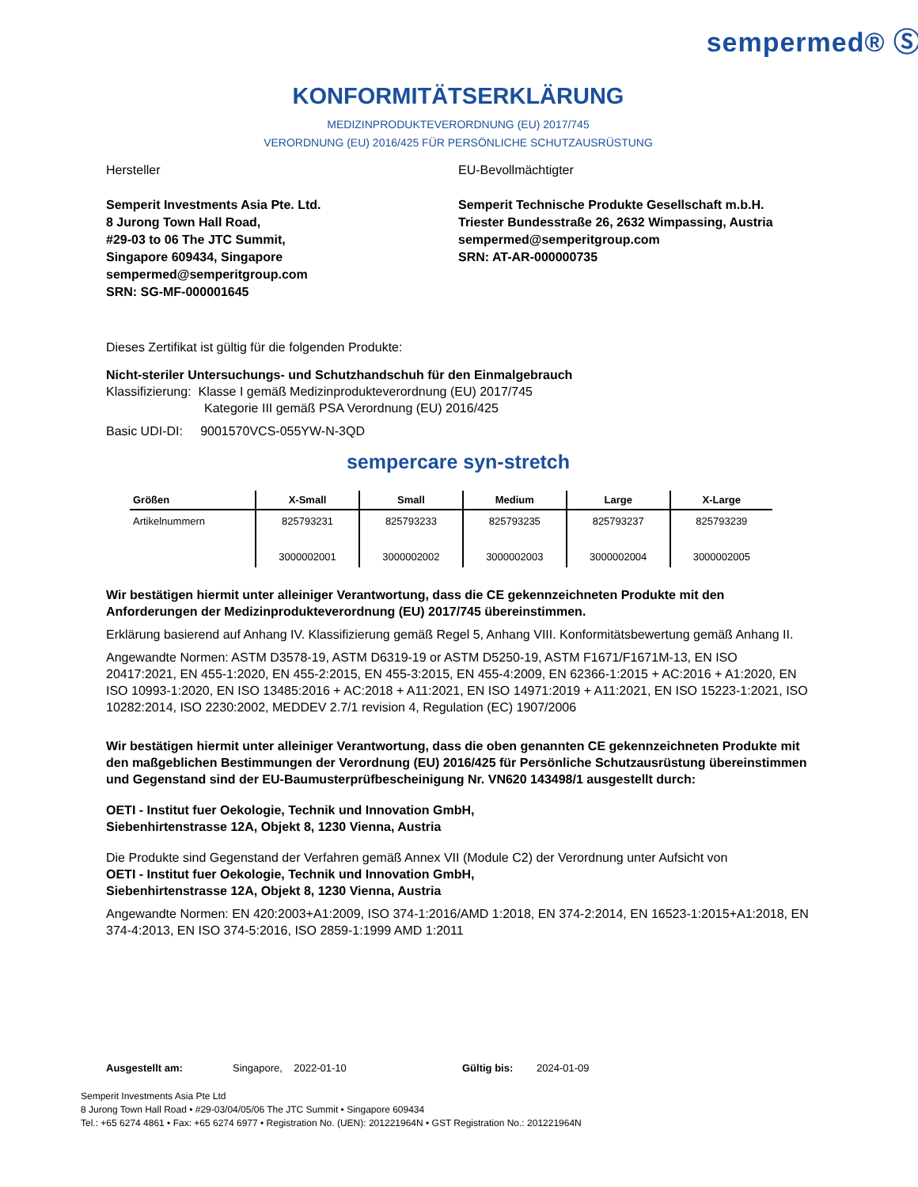sempermed® Ⓢ
KONFORMITÄTSERKLÄRUNG
MEDIZINPRODUKTEVERORDNUNG (EU) 2017/745
VERORDNUNG (EU) 2016/425 FÜR PERSÖNLICHE SCHUTZAUSRÜSTUNG
Hersteller
Semperit Investments Asia Pte. Ltd.
8 Jurong Town Hall Road,
#29-03 to 06 The JTC Summit,
Singapore 609434, Singapore
sempermed@semperitgroup.com
SRN: SG-MF-000001645
EU-Bevollmächtigter
Semperit Technische Produkte Gesellschaft m.b.H.
Triester Bundesstraße 26, 2632 Wimpassing, Austria
sempermed@semperitgroup.com
SRN: AT-AR-000000735
Dieses Zertifikat ist gültig für die folgenden Produkte:
Nicht-steriler Untersuchungs- und Schutzhandschuh für den Einmalgebrauch
Klassifizierung: Klasse I gemäß Medizinprodukteverordnung (EU) 2017/745
Kategorie III gemäß PSA Verordnung (EU) 2016/425
Basic UDI-DI: 9001570VCS-055YW-N-3QD
sempercare syn-stretch
| Größen | X-Small | Small | Medium | Large | X-Large |
| --- | --- | --- | --- | --- | --- |
| Artikelnummern | 825793231 3000002001 | 825793233 3000002002 | 825793235 3000002003 | 825793237 3000002004 | 825793239 3000002005 |
Wir bestätigen hiermit unter alleiniger Verantwortung, dass die CE gekennzeichneten Produkte mit den Anforderungen der Medizinprodukteverordnung (EU) 2017/745 übereinstimmen.
Erklärung basierend auf Anhang IV. Klassifizierung gemäß Regel 5, Anhang VIII. Konformitätsbewertung gemäß Anhang II.
Angewandte Normen: ASTM D3578-19, ASTM D6319-19 or ASTM D5250-19, ASTM F1671/F1671M-13, EN ISO 20417:2021, EN 455-1:2020, EN 455-2:2015, EN 455-3:2015, EN 455-4:2009, EN 62366-1:2015 + AC:2016 + A1:2020, EN ISO 10993-1:2020, EN ISO 13485:2016 + AC:2018 + A11:2021, EN ISO 14971:2019 + A11:2021, EN ISO 15223-1:2021, ISO 10282:2014, ISO 2230:2002, MEDDEV 2.7/1 revision 4, Regulation (EC) 1907/2006
Wir bestätigen hiermit unter alleiniger Verantwortung, dass die oben genannten CE gekennzeichneten Produkte mit den maßgeblichen Bestimmungen der Verordnung (EU) 2016/425 für Persönliche Schutzausrüstung übereinstimmen und Gegenstand sind der EU-Baumusterprüfbescheinigung Nr. VN620 143498/1 ausgestellt durch:
OETI - Institut fuer Oekologie, Technik und Innovation GmbH,
Siebenhirtenstrasse 12A, Objekt 8, 1230 Vienna, Austria
Die Produkte sind Gegenstand der Verfahren gemäß Annex VII (Module C2) der Verordnung unter Aufsicht von
OETI - Institut fuer Oekologie, Technik und Innovation GmbH,
Siebenhirtenstrasse 12A, Objekt 8, 1230 Vienna, Austria
Angewandte Normen: EN 420:2003+A1:2009, ISO 374-1:2016/AMD 1:2018, EN 374-2:2014, EN 16523-1:2015+A1:2018, EN 374-4:2013, EN ISO 374-5:2016, ISO 2859-1:1999 AMD 1:2011
Ausgestellt am: Singapore, 2022-01-10 Gültig bis: 2024-01-09
Semperit Investments Asia Pte Ltd
8 Jurong Town Hall Road • #29-03/04/05/06 The JTC Summit • Singapore 609434
Tel.: +65 6274 4861 • Fax: +65 6274 6977 • Registration No. (UEN): 201221964N • GST Registration No.: 201221964N